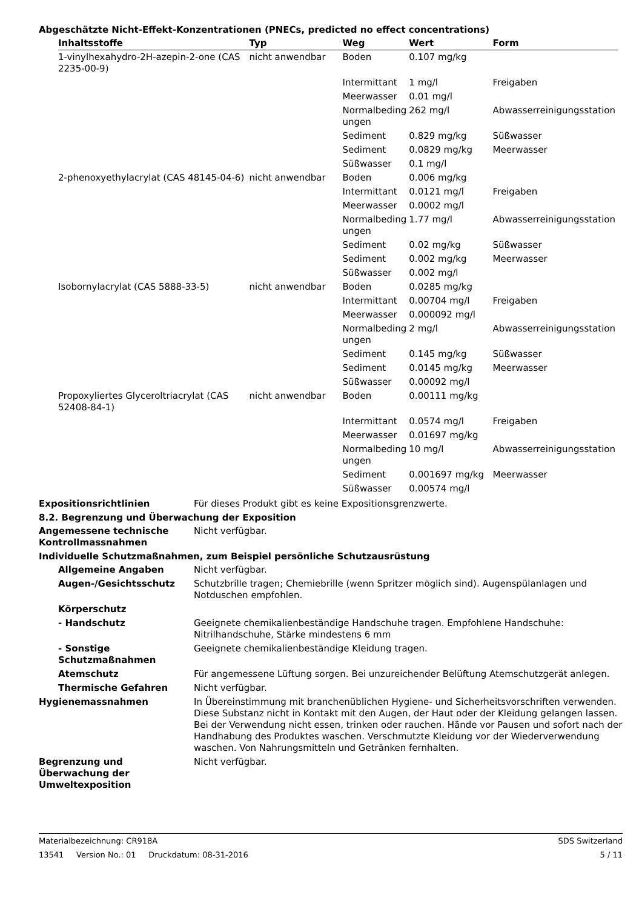Abgeschätzte Nicht-Effekt-Konzentrationen (PNECs, predicted no effect concentrations)
| Inhaltsstoffe | Typ | Weg | Wert | Form |
| --- | --- | --- | --- | --- |
| 1-vinylhexahydro-2H-azepin-2-one (CAS 2235-00-9) | nicht anwendbar | Boden | 0.107 mg/kg | |
| | | Intermittant | 1 mg/l | Freigaben |
| | | Meerwasser | 0.01 mg/l | |
| | | Normalbeding ungen | 262 mg/l | Abwasserreinigungsstation |
| | | Sediment | 0.829 mg/kg | Süßwasser |
| | | Sediment | 0.0829 mg/kg | Meerwasser |
| | | Süßwasser | 0.1 mg/l | |
| 2-phenoxyethylacrylat (CAS 48145-04-6) | nicht anwendbar | Boden | 0.006 mg/kg | |
| | | Intermittant | 0.0121 mg/l | Freigaben |
| | | Meerwasser | 0.0002 mg/l | |
| | | Normalbeding ungen | 1.77 mg/l | Abwasserreinigungsstation |
| | | Sediment | 0.02 mg/kg | Süßwasser |
| | | Sediment | 0.002 mg/kg | Meerwasser |
| | | Süßwasser | 0.002 mg/l | |
| Isobornylacrylat (CAS 5888-33-5) | nicht anwendbar | Boden | 0.0285 mg/kg | |
| | | Intermittant | 0.00704 mg/l | Freigaben |
| | | Meerwasser | 0.000092 mg/l | |
| | | Normalbeding ungen | 2 mg/l | Abwasserreinigungsstation |
| | | Sediment | 0.145 mg/kg | Süßwasser |
| | | Sediment | 0.0145 mg/kg | Meerwasser |
| | | Süßwasser | 0.00092 mg/l | |
| Propoxyliertes Glyceroltriacrylat (CAS 52408-84-1) | nicht anwendbar | Boden | 0.00111 mg/kg | |
| | | Intermittant | 0.0574 mg/l | Freigaben |
| | | Meerwasser | 0.01697 mg/kg | |
| | | Normalbeding ungen | 10 mg/l | Abwasserreinigungsstation |
| | | Sediment | 0.001697 mg/kg | Meerwasser |
| | | Süßwasser | 0.00574 mg/l | |
Expositionsrichtlinien Für dieses Produkt gibt es keine Expositionsgrenzwerte.
8.2. Begrenzung und Überwachung der Exposition
Angemessene technische Kontrollmassnahmen
Nicht verfügbar.
Individuelle Schutzmaßnahmen, zum Beispiel persönliche Schutzausrüstung
Allgemeine Angaben Nicht verfügbar.
Augen-/Gesichtsschutz Schutzbrille tragen; Chemiebrille (wenn Spritzer möglich sind). Augenspülanlagen und Notduschen empfohlen.
Körperschutz
- Handschutz Geeignete chemikalienbeständige Handschuhe tragen. Empfohlene Handschuhe: Nitrilhandschuhe, Stärke mindestens 6 mm
- Sonstige Schutzmaßnahmen
Geeignete chemikalienbeständige Kleidung tragen.
Atemschutz Für angemessene Lüftung sorgen. Bei unzureichender Belüftung Atemschutzgerät anlegen.
Thermische Gefahren Nicht verfügbar.
Hygienemassnahmen In Übereinstimmung mit branchenüblichen Hygiene- und Sicherheitsvorschriften verwenden. Diese Substanz nicht in Kontakt mit den Augen, der Haut oder der Kleidung gelangen lassen. Bei der Verwendung nicht essen, trinken oder rauchen. Hände vor Pausen und sofort nach der Handhabung des Produktes waschen. Verschmutzte Kleidung vor der Wiederverwendung waschen. Von Nahrungsmitteln und Getränken fernhalten.
Begrenzung und
Überwachung der
Umweltexposition
Nicht verfügbar.
Materialbezeichnung: CR918A SDS Switzerland
13541 Version No.: 01 Druckdatum: 08-31-2016 5 / 11